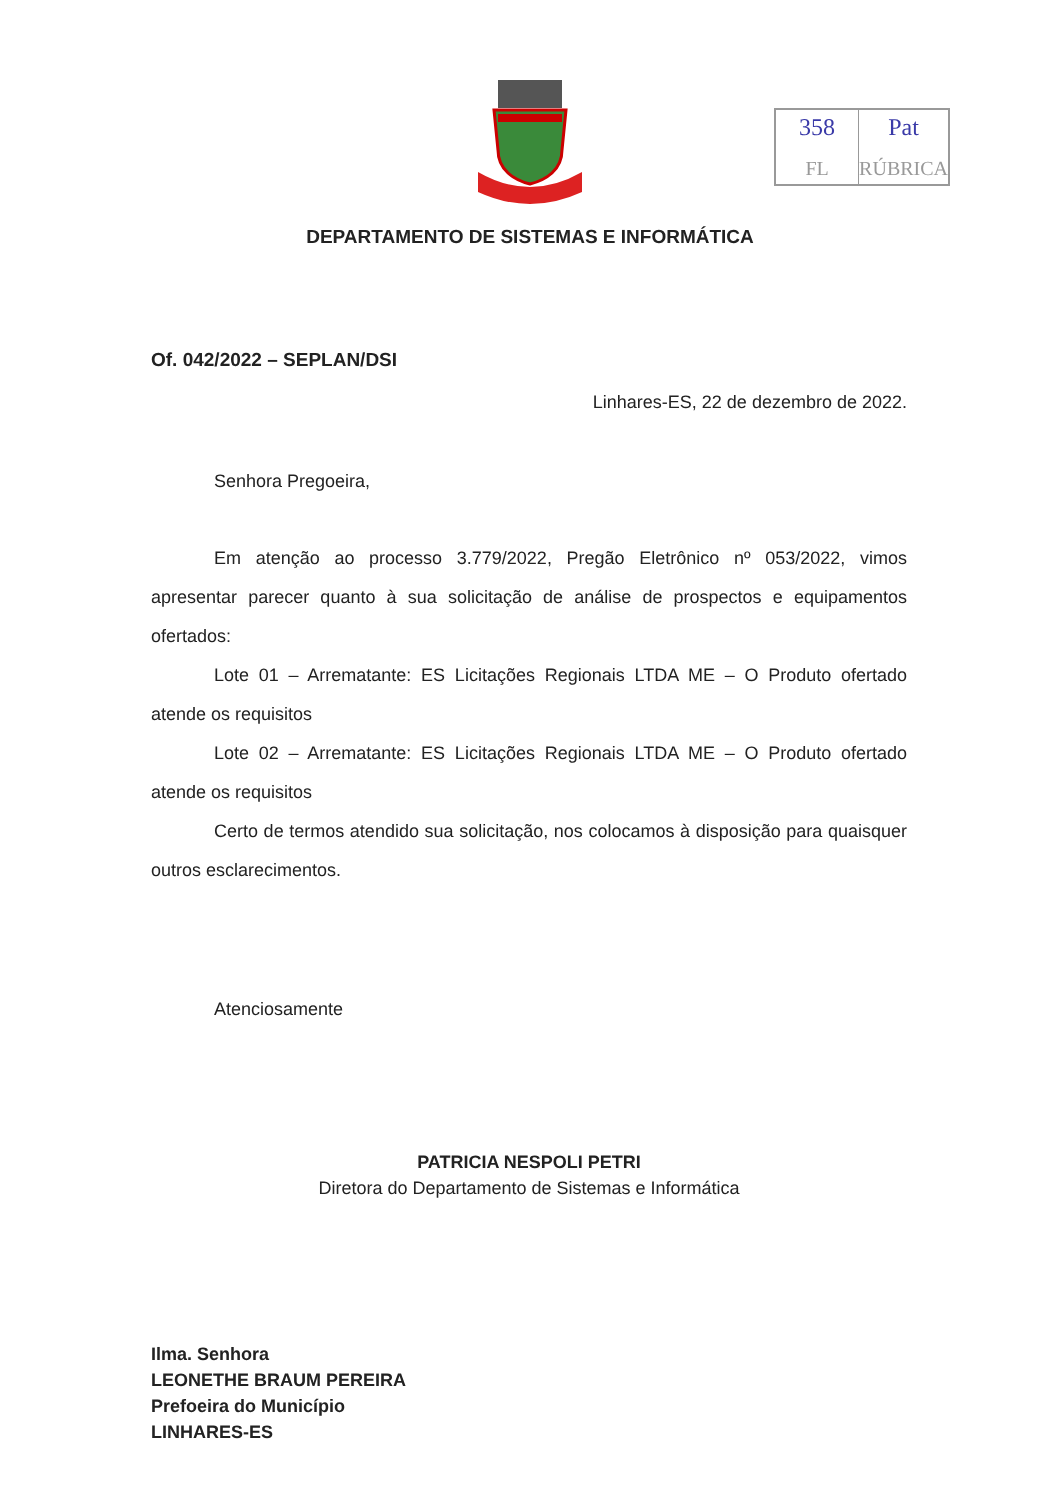358
FL
Pat
RÚBRICA
DEPARTAMENTO DE SISTEMAS E INFORMÁTICA
Of. 042/2022 – SEPLAN/DSI
Linhares-ES, 22 de dezembro de 2022.
Senhora Pregoeira,
Em atenção ao processo 3.779/2022, Pregão Eletrônico nº 053/2022, vimos apresentar parecer quanto à sua solicitação de análise de prospectos e equipamentos ofertados:
Lote 01 – Arrematante: ES Licitações Regionais LTDA ME – O Produto ofertado atende os requisitos
Lote 02 – Arrematante: ES Licitações Regionais LTDA ME – O Produto ofertado atende os requisitos
Certo de termos atendido sua solicitação, nos colocamos à disposição para quaisquer outros esclarecimentos.
Atenciosamente
PATRICIA NESPOLI PETRI
Diretora do Departamento de Sistemas e Informática
Ilma. Senhora
LEONETHE BRAUM PEREIRA
Prefoeira do Município
LINHARES-ES